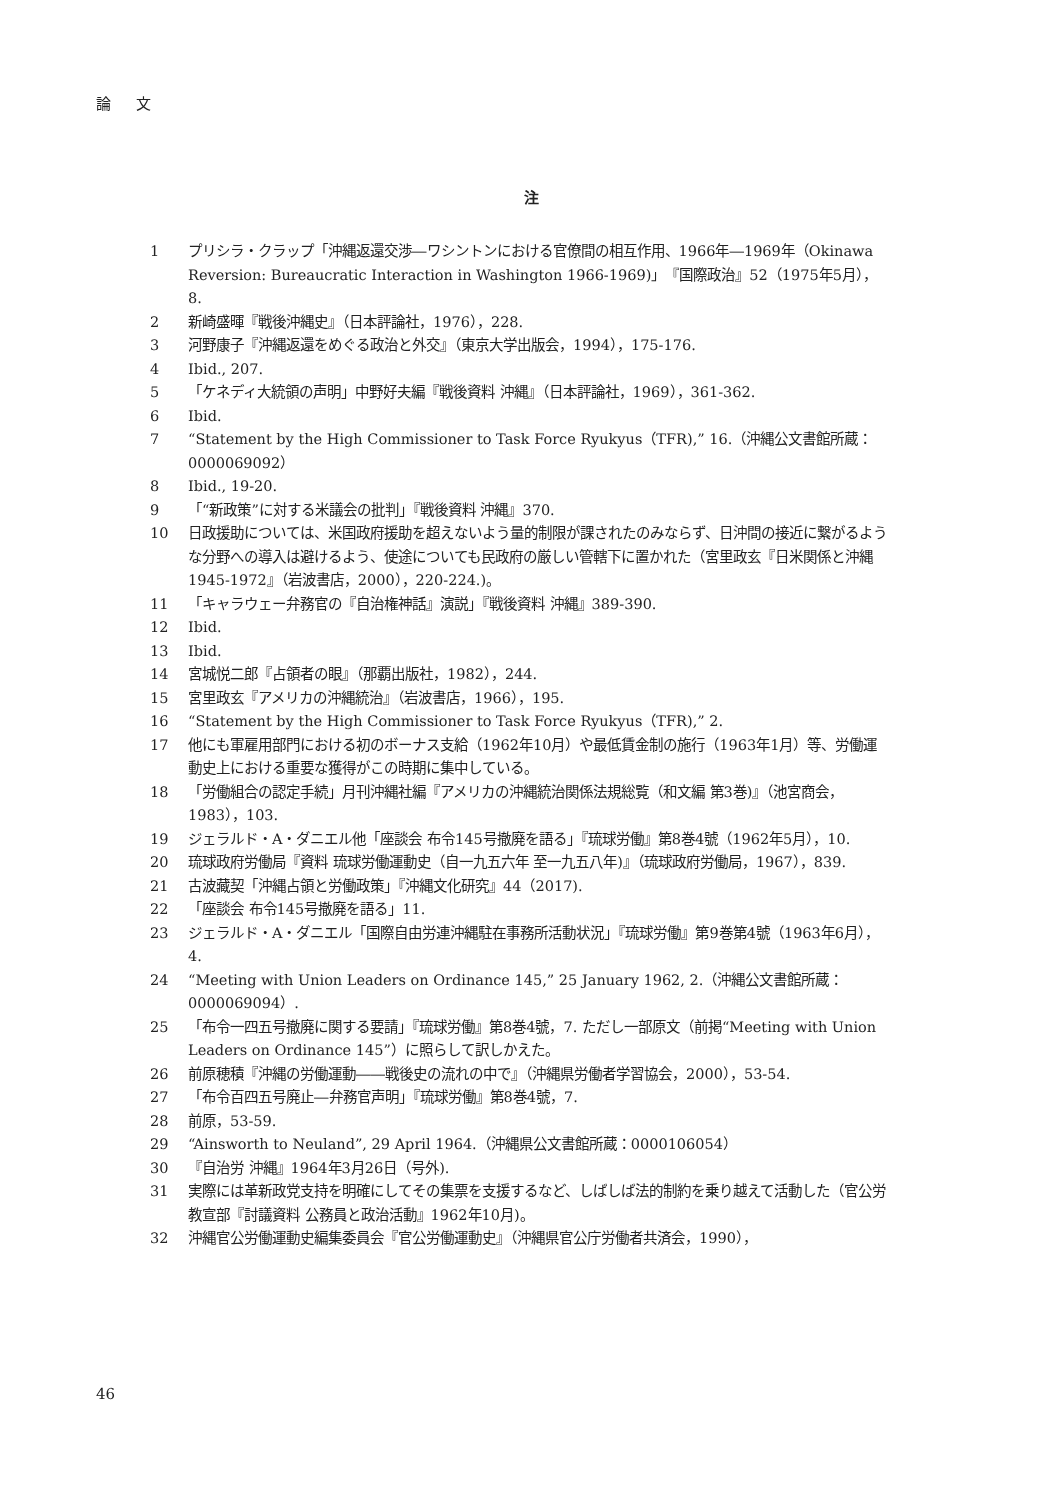論 文
注
1 プリシラ・クラップ「沖縄返還交渉―ワシントンにおける官僚間の相互作用、1966年―1969年（Okinawa Reversion: Bureaucratic Interaction in Washington 1966-1969)」『国際政治』52（1975年5月），8.
2 新崎盛暉『戦後沖縄史』（日本評論社，1976），228.
3 河野康子『沖縄返還をめぐる政治と外交』（東京大学出版会，1994），175-176.
4 Ibid., 207.
5 「ケネディ大統領の声明」中野好夫編『戦後資料 沖縄』（日本評論社，1969），361-362.
6 Ibid.
7 “Statement by the High Commissioner to Task Force Ryukyus（TFR),” 16.（沖縄公文書館所蔵：0000069092）
8 Ibid., 19-20.
9 「“新政策”に対する米議会の批判」『戦後資料 沖縄』370.
10 日政援助については、米国政府援助を超えないよう量的制限が課されたのみならず、日沖間の接近に繋がるような分野への導入は避けるよう、使途についても民政府の厳しい管轄下に置かれた（宮里政玄『日米関係と沖縄 1945-1972』（岩波書店，2000），220-224.)。
11 「キャラウェー弁務官の『自治権神話』演説」『戦後資料 沖縄』389-390.
12 Ibid.
13 Ibid.
14 宮城悦二郎『占領者の眼』（那覇出版社，1982），244.
15 宮里政玄『アメリカの沖縄統治』（岩波書店，1966），195.
16 “Statement by the High Commissioner to Task Force Ryukyus（TFR),” 2.
17 他にも軍雇用部門における初のボーナス支給（1962年10月）や最低賃金制の施行（1963年1月）等、労働運動史上における重要な獲得がこの時期に集中している。
18 「労働組合の認定手続」月刊沖縄社編『アメリカの沖縄統治関係法規総覧（和文編 第3巻)』（池宮商会，1983），103.
19 ジェラルド・A・ダニエル他「座談会 布令145号撤廃を語る」『琉球労働』第8巻4號（1962年5月），10.
20 琉球政府労働局『資料 琉球労働運動史（自一九五六年 至一九五八年)』（琉球政府労働局，1967），839.
21 古波藏契「沖縄占領と労働政策」『沖縄文化研究』44（2017).
22 「座談会 布令145号撤廃を語る」11.
23 ジェラルド・A・ダニエル「国際自由労連沖縄駐在事務所活動状況」『琉球労働』第9巻第4號（1963年6月），4.
24 “Meeting with Union Leaders on Ordinance 145,” 25 January 1962, 2.（沖縄公文書館所蔵：0000069094）.
25 「布令一四五号撤廃に関する要請」『琉球労働』第8巻4號，7. ただし一部原文（前掲“Meeting with Union Leaders on Ordinance 145”）に照らして訳しかえた。
26 前原穂積『沖縄の労働運動――戦後史の流れの中で』（沖縄県労働者学習協会，2000），53-54.
27 「布令百四五号廃止―弁務官声明」『琉球労働』第8巻4號，7.
28 前原，53-59.
29 “Ainsworth to Neuland”, 29 April 1964.（沖縄県公文書館所蔵：0000106054）
30 『自治労 沖縄』1964年3月26日（号外).
31 実際には革新政党支持を明確にしてその集票を支援するなど、しばしば法的制約を乗り越えて活動した（官公労教宣部『討議資料 公務員と政治活動』1962年10月)。
32 沖縄官公労働運動史編集委員会『官公労働運動史』（沖縄県官公庁労働者共済会，1990），
46